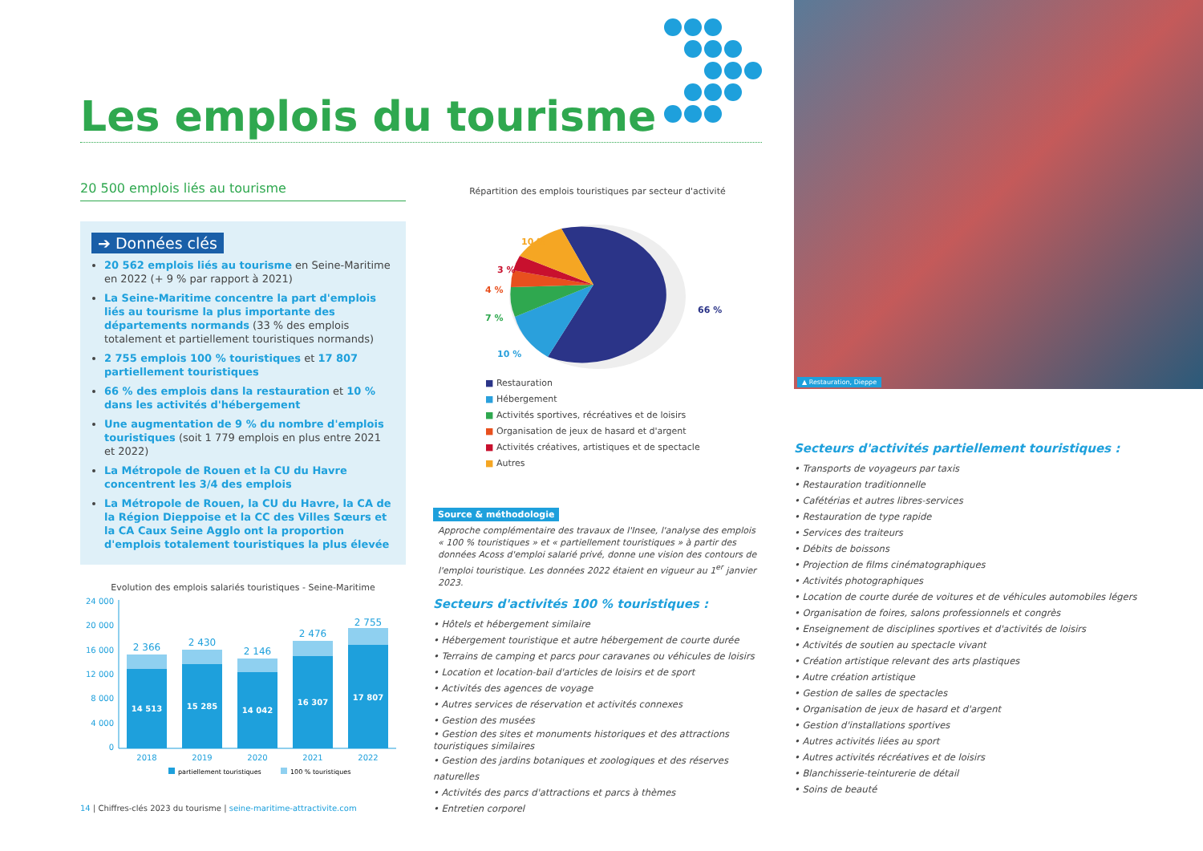Les emplois du tourisme
▲ Restauration, Dieppe
20 500 emplois liés au tourisme
➔ Données clés
20 562 emplois liés au tourisme en Seine-Maritime en 2022 (+ 9 % par rapport à 2021)
La Seine-Maritime concentre la part d'emplois liés au tourisme la plus importante des départements normands (33 % des emplois totalement et partiellement touristiques normands)
2 755 emplois 100 % touristiques et 17 807 partiellement touristiques
66 % des emplois dans la restauration et 10 % dans les activités d'hébergement
Une augmentation de 9 % du nombre d'emplois touristiques (soit 1 779 emplois en plus entre 2021 et 2022)
La Métropole de Rouen et la CU du Havre concentrent les 3/4 des emplois
La Métropole de Rouen, la CU du Havre, la CA de la Région Dieppoise et la CC des Villes Sœurs et la CA Caux Seine Agglo ont la proportion d'emplois totalement touristiques la plus élevée
Evolution des emplois salariés touristiques - Seine-Maritime
24 000
20 000
16 000
12 000
8 000
4 000
0
14 513
15 285
14 042
16 307
17 807
2 366
2 430
2 146
2 476
2 755
2018
2019
2020
2021
2022
partiellement touristiques
100 % touristiques
Répartition des emplois touristiques par secteur d'activité
66 %
10 %
7 %
4 %
3 %
10 %
■ Restauration
■ Hébergement
■ Activités sportives, récréatives et de loisirs
■ Organisation de jeux de hasard et d'argent
■ Activités créatives, artistiques et de spectacle
■ Autres
Source & méthodologie
Approche complémentaire des travaux de l'Insee, l'analyse des emplois « 100 % touristiques » et « partiellement touristiques » à partir des données Acoss d'emploi salarié privé, donne une vision des contours de l'emploi touristique. Les données 2022 étaient en vigueur au 1<sup>er</sup> janvier 2023.
Secteurs d'activités 100 % touristiques :
• Hôtels et hébergement similaire
• Hébergement touristique et autre hébergement de courte durée
• Terrains de camping et parcs pour caravanes ou véhicules de loisirs
• Location et location-bail d'articles de loisirs et de sport
• Activités des agences de voyage
• Autres services de réservation et activités connexes
• Gestion des musées
• Gestion des sites et monuments historiques et des attractions touristiques similaires
• Gestion des jardins botaniques et zoologiques et des réserves naturelles
• Activités des parcs d'attractions et parcs à thèmes
• Entretien corporel
Secteurs d'activités partiellement touristiques :
• Transports de voyageurs par taxis
• Restauration traditionnelle
• Cafétérias et autres libres-services
• Restauration de type rapide
• Services des traiteurs
• Débits de boissons
• Projection de films cinématographiques
• Activités photographiques
• Location de courte durée de voitures et de véhicules automobiles légers
• Organisation de foires, salons professionnels et congrès
• Enseignement de disciplines sportives et d'activités de loisirs
• Activités de soutien au spectacle vivant
• Création artistique relevant des arts plastiques
• Autre création artistique
• Gestion de salles de spectacles
• Organisation de jeux de hasard et d'argent
• Gestion d'installations sportives
• Autres activités liées au sport
• Autres activités récréatives et de loisirs
• Blanchisserie-teinturerie de détail
• Soins de beauté
14 | Chiffres-clés 2023 du tourisme | seine-maritime-attractivite.com